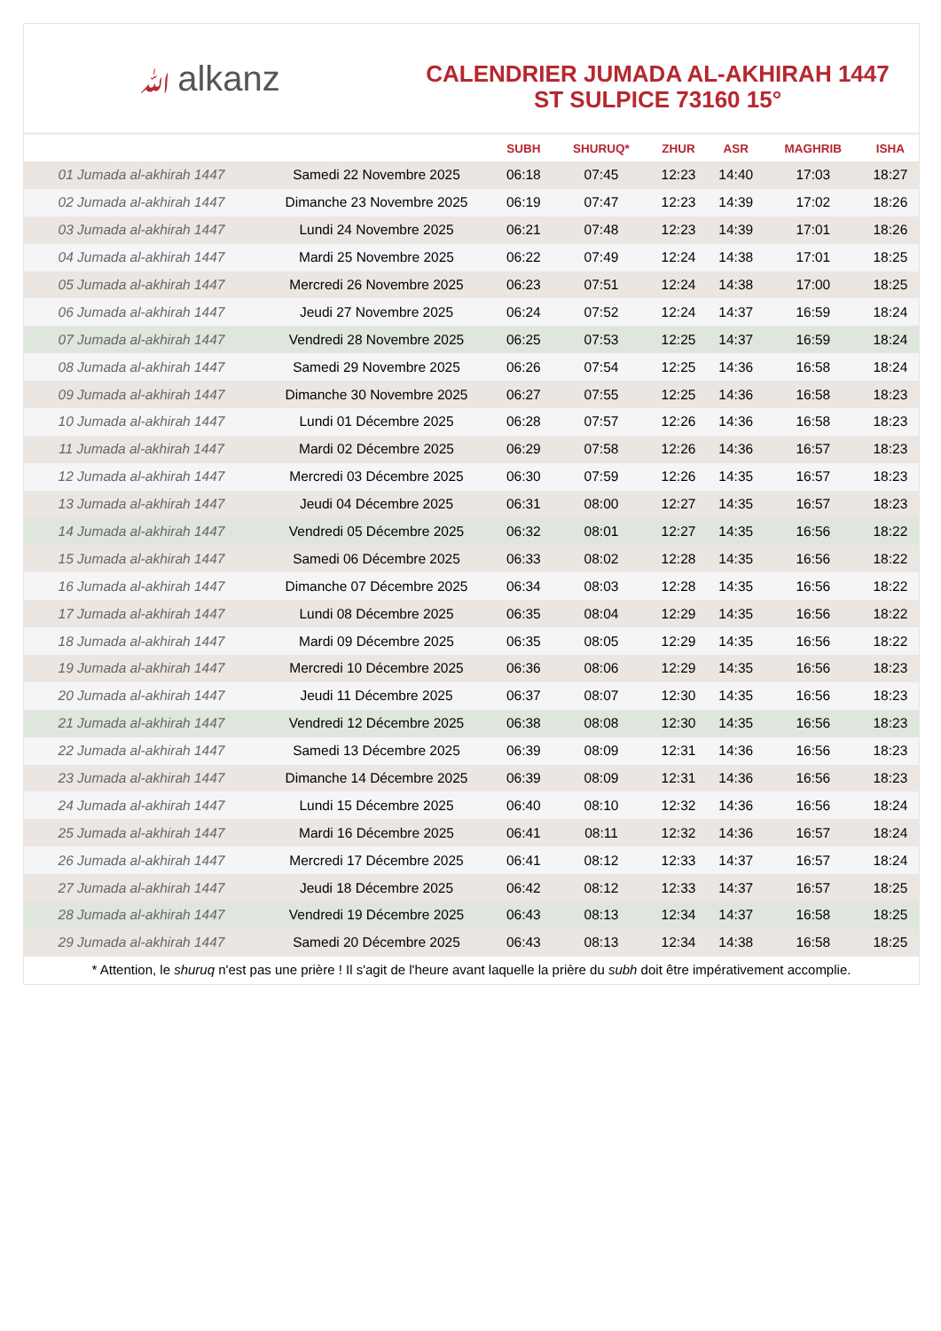ﷲalkanz
CALENDRIER JUMADA AL-AKHIRAH 1447
ST SULPICE 73160 15°
| | | SUBH | SHURUQ* | ZHUR | ASR | MAGHRIB | ISHA |
| --- | --- | --- | --- | --- | --- | --- | --- |
| 01 Jumada al-akhirah 1447 | Samedi 22 Novembre 2025 | 06:18 | 07:45 | 12:23 | 14:40 | 17:03 | 18:27 |
| 02 Jumada al-akhirah 1447 | Dimanche 23 Novembre 2025 | 06:19 | 07:47 | 12:23 | 14:39 | 17:02 | 18:26 |
| 03 Jumada al-akhirah 1447 | Lundi 24 Novembre 2025 | 06:21 | 07:48 | 12:23 | 14:39 | 17:01 | 18:26 |
| 04 Jumada al-akhirah 1447 | Mardi 25 Novembre 2025 | 06:22 | 07:49 | 12:24 | 14:38 | 17:01 | 18:25 |
| 05 Jumada al-akhirah 1447 | Mercredi 26 Novembre 2025 | 06:23 | 07:51 | 12:24 | 14:38 | 17:00 | 18:25 |
| 06 Jumada al-akhirah 1447 | Jeudi 27 Novembre 2025 | 06:24 | 07:52 | 12:24 | 14:37 | 16:59 | 18:24 |
| 07 Jumada al-akhirah 1447 | Vendredi 28 Novembre 2025 | 06:25 | 07:53 | 12:25 | 14:37 | 16:59 | 18:24 |
| 08 Jumada al-akhirah 1447 | Samedi 29 Novembre 2025 | 06:26 | 07:54 | 12:25 | 14:36 | 16:58 | 18:24 |
| 09 Jumada al-akhirah 1447 | Dimanche 30 Novembre 2025 | 06:27 | 07:55 | 12:25 | 14:36 | 16:58 | 18:23 |
| 10 Jumada al-akhirah 1447 | Lundi 01 Décembre 2025 | 06:28 | 07:57 | 12:26 | 14:36 | 16:58 | 18:23 |
| 11 Jumada al-akhirah 1447 | Mardi 02 Décembre 2025 | 06:29 | 07:58 | 12:26 | 14:36 | 16:57 | 18:23 |
| 12 Jumada al-akhirah 1447 | Mercredi 03 Décembre 2025 | 06:30 | 07:59 | 12:26 | 14:35 | 16:57 | 18:23 |
| 13 Jumada al-akhirah 1447 | Jeudi 04 Décembre 2025 | 06:31 | 08:00 | 12:27 | 14:35 | 16:57 | 18:23 |
| 14 Jumada al-akhirah 1447 | Vendredi 05 Décembre 2025 | 06:32 | 08:01 | 12:27 | 14:35 | 16:56 | 18:22 |
| 15 Jumada al-akhirah 1447 | Samedi 06 Décembre 2025 | 06:33 | 08:02 | 12:28 | 14:35 | 16:56 | 18:22 |
| 16 Jumada al-akhirah 1447 | Dimanche 07 Décembre 2025 | 06:34 | 08:03 | 12:28 | 14:35 | 16:56 | 18:22 |
| 17 Jumada al-akhirah 1447 | Lundi 08 Décembre 2025 | 06:35 | 08:04 | 12:29 | 14:35 | 16:56 | 18:22 |
| 18 Jumada al-akhirah 1447 | Mardi 09 Décembre 2025 | 06:35 | 08:05 | 12:29 | 14:35 | 16:56 | 18:22 |
| 19 Jumada al-akhirah 1447 | Mercredi 10 Décembre 2025 | 06:36 | 08:06 | 12:29 | 14:35 | 16:56 | 18:23 |
| 20 Jumada al-akhirah 1447 | Jeudi 11 Décembre 2025 | 06:37 | 08:07 | 12:30 | 14:35 | 16:56 | 18:23 |
| 21 Jumada al-akhirah 1447 | Vendredi 12 Décembre 2025 | 06:38 | 08:08 | 12:30 | 14:35 | 16:56 | 18:23 |
| 22 Jumada al-akhirah 1447 | Samedi 13 Décembre 2025 | 06:39 | 08:09 | 12:31 | 14:36 | 16:56 | 18:23 |
| 23 Jumada al-akhirah 1447 | Dimanche 14 Décembre 2025 | 06:39 | 08:09 | 12:31 | 14:36 | 16:56 | 18:23 |
| 24 Jumada al-akhirah 1447 | Lundi 15 Décembre 2025 | 06:40 | 08:10 | 12:32 | 14:36 | 16:56 | 18:24 |
| 25 Jumada al-akhirah 1447 | Mardi 16 Décembre 2025 | 06:41 | 08:11 | 12:32 | 14:36 | 16:57 | 18:24 |
| 26 Jumada al-akhirah 1447 | Mercredi 17 Décembre 2025 | 06:41 | 08:12 | 12:33 | 14:37 | 16:57 | 18:24 |
| 27 Jumada al-akhirah 1447 | Jeudi 18 Décembre 2025 | 06:42 | 08:12 | 12:33 | 14:37 | 16:57 | 18:25 |
| 28 Jumada al-akhirah 1447 | Vendredi 19 Décembre 2025 | 06:43 | 08:13 | 12:34 | 14:37 | 16:58 | 18:25 |
| 29 Jumada al-akhirah 1447 | Samedi 20 Décembre 2025 | 06:43 | 08:13 | 12:34 | 14:38 | 16:58 | 18:25 |
* Attention, le shuruq n'est pas une prière ! Il s'agit de l'heure avant laquelle la prière du subh doit être impérativement accomplie.